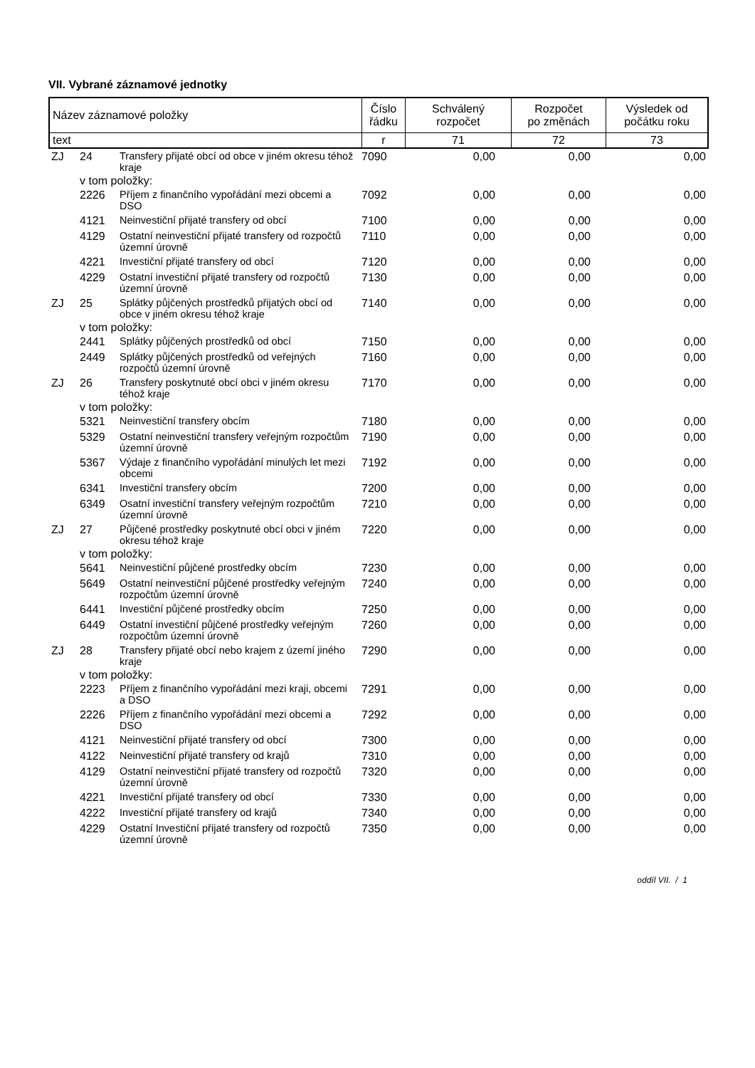VII. Vybrané záznamové jednotky
| Název záznamové položky | Číslo řádku | Schválený rozpočet | Rozpočet po změnách | Výsledek od počátku roku |
| text | r | 71 | 72 | 73 |
| ZJ | 24 | Transfery přijaté obcí od obce v jiném okresu téhož kraje | 7090 | 0,00 | 0,00 | 0,00 |
| | v tom položky: | | | | | |
| | 2226 | Příjem z finančního vypořádání mezi obcemi a DSO | 7092 | 0,00 | 0,00 | 0,00 |
| | 4121 | Neinvestiční přijaté transfery od obcí | 7100 | 0,00 | 0,00 | 0,00 |
| | 4129 | Ostatní neinvestiční přijaté transfery od rozpočtů územní úrovně | 7110 | 0,00 | 0,00 | 0,00 |
| | 4221 | Investiční přijaté transfery od obcí | 7120 | 0,00 | 0,00 | 0,00 |
| | 4229 | Ostatní investiční přijaté transfery od rozpočtů územní úrovně | 7130 | 0,00 | 0,00 | 0,00 |
| ZJ | 25 | Splátky půjčených prostředků přijatých obcí od obce v jiném okresu téhož kraje | 7140 | 0,00 | 0,00 | 0,00 |
| | v tom položky: | | | | | |
| | 2441 | Splátky půjčených prostředků od obcí | 7150 | 0,00 | 0,00 | 0,00 |
| | 2449 | Splátky půjčených prostředků od veřejných rozpočtů územní úrovně | 7160 | 0,00 | 0,00 | 0,00 |
| ZJ | 26 | Transfery poskytnuté obcí obci v jiném okresu téhož kraje | 7170 | 0,00 | 0,00 | 0,00 |
| | v tom položky: | | | | | |
| | 5321 | Neinvestiční transfery obcím | 7180 | 0,00 | 0,00 | 0,00 |
| | 5329 | Ostatní neinvestiční transfery veřejným rozpočtům územní úrovně | 7190 | 0,00 | 0,00 | 0,00 |
| | 5367 | Výdaje z finančního vypořádání minulých let mezi obcemi | 7192 | 0,00 | 0,00 | 0,00 |
| | 6341 | Investiční transfery obcím | 7200 | 0,00 | 0,00 | 0,00 |
| | 6349 | Osatní investiční transfery veřejným rozpočtům územní úrovně | 7210 | 0,00 | 0,00 | 0,00 |
| ZJ | 27 | Půjčené prostředky poskytnuté obcí obci v jiném okresu téhož kraje | 7220 | 0,00 | 0,00 | 0,00 |
| | v tom položky: | | | | | |
| | 5641 | Neinvestiční půjčené prostředky obcím | 7230 | 0,00 | 0,00 | 0,00 |
| | 5649 | Ostatní neinvestiční půjčené prostředky veřejným rozpočtům územní úrovně | 7240 | 0,00 | 0,00 | 0,00 |
| | 6441 | Investiční půjčené prostředky obcím | 7250 | 0,00 | 0,00 | 0,00 |
| | 6449 | Ostatní investiční půjčené prostředky veřejným rozpočtům územní úrovně | 7260 | 0,00 | 0,00 | 0,00 |
| ZJ | 28 | Transfery přijaté obcí nebo krajem z území jiného kraje | 7290 | 0,00 | 0,00 | 0,00 |
| | v tom položky: | | | | | |
| | 2223 | Příjem z finančního vypořádání mezi kraji, obcemi a DSO | 7291 | 0,00 | 0,00 | 0,00 |
| | 2226 | Příjem z finančního vypořádání mezi obcemi a DSO | 7292 | 0,00 | 0,00 | 0,00 |
| | 4121 | Neinvestiční přijaté transfery od obcí | 7300 | 0,00 | 0,00 | 0,00 |
| | 4122 | Neinvestiční přijaté transfery od krajů | 7310 | 0,00 | 0,00 | 0,00 |
| | 4129 | Ostatní neinvestiční přijaté transfery od rozpočtů územní úrovně | 7320 | 0,00 | 0,00 | 0,00 |
| | 4221 | Investiční přijaté transfery od obcí | 7330 | 0,00 | 0,00 | 0,00 |
| | 4222 | Investiční přijaté transfery od krajů | 7340 | 0,00 | 0,00 | 0,00 |
| | 4229 | Ostatní Investiční přijaté transfery od rozpočtů územní úrovně | 7350 | 0,00 | 0,00 | 0,00 |
oddíl VII. / 1